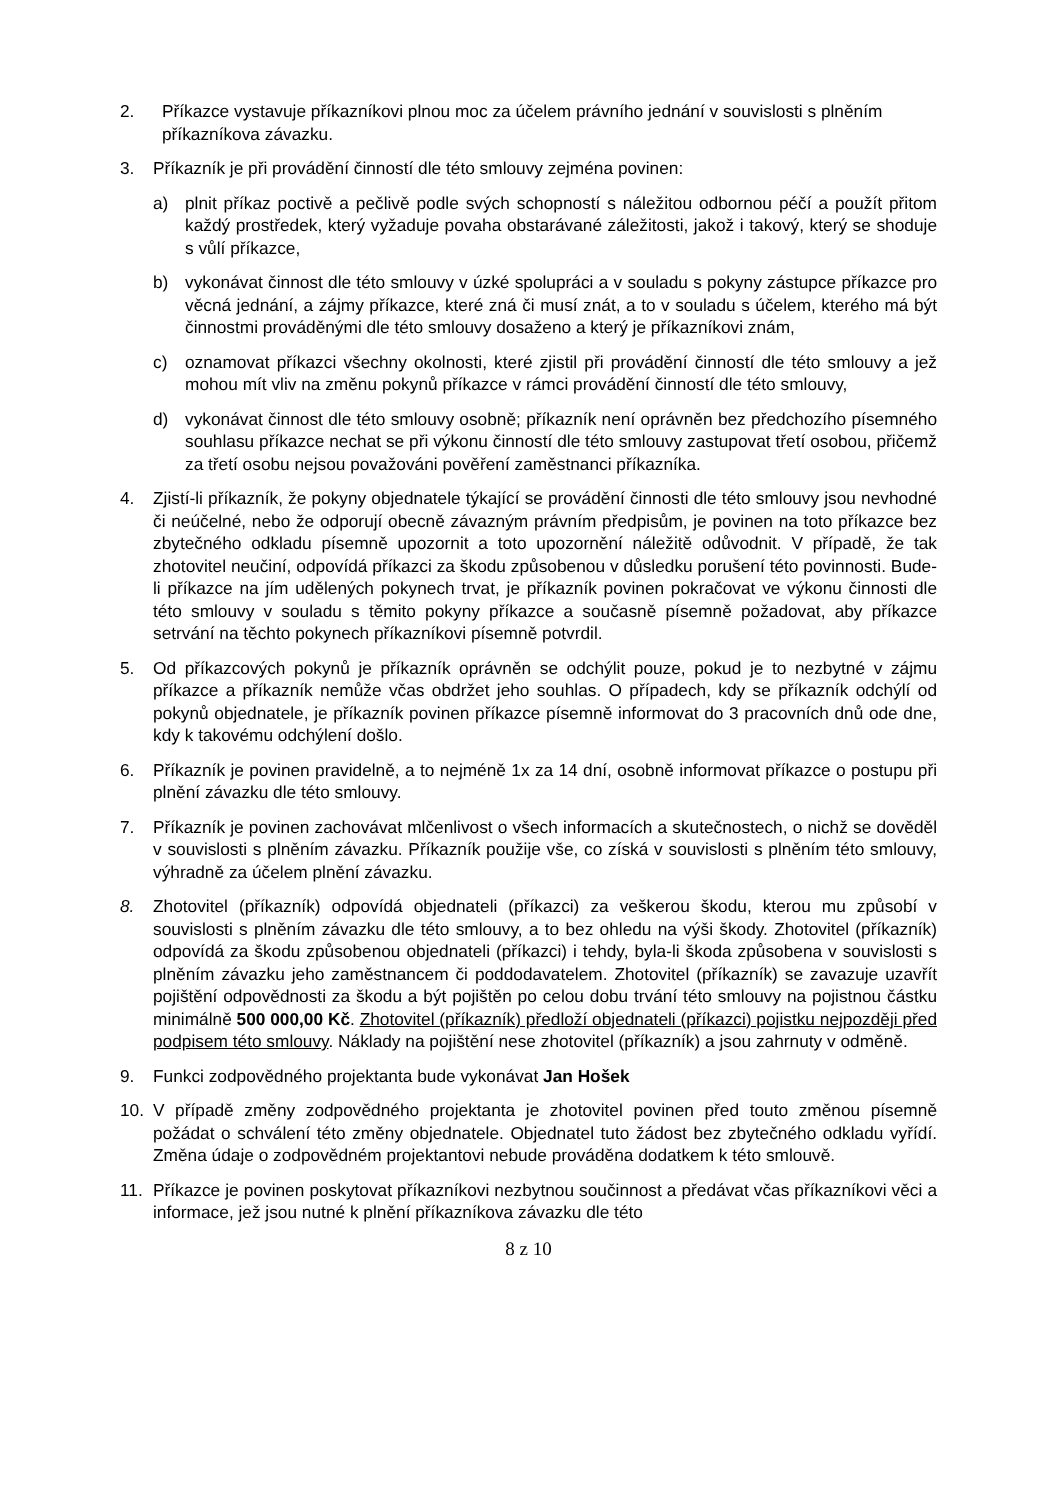2. Příkazce vystavuje příkazníkovi plnou moc za účelem právního jednání v souvislosti s plněním příkazníkova závazku.
3. Příkazník je při provádění činností dle této smlouvy zejména povinen:
a) plnit příkaz poctivě a pečlivě podle svých schopností s náležitou odbornou péčí a použít přitom každý prostředek, který vyžaduje povaha obstarávané záležitosti, jakož i takový, který se shoduje s vůlí příkazce,
b) vykonávat činnost dle této smlouvy v úzké spolupráci a v souladu s pokyny zástupce příkazce pro věcná jednání, a zájmy příkazce, které zná či musí znát, a to v souladu s účelem, kterého má být činnostmi prováděnými dle této smlouvy dosaženo a který je příkazníkovi znám,
c) oznamovat příkazci všechny okolnosti, které zjistil při provádění činností dle této smlouvy a jež mohou mít vliv na změnu pokynů příkazce v rámci provádění činností dle této smlouvy,
d) vykonávat činnost dle této smlouvy osobně; příkazník není oprávněn bez předchozího písemného souhlasu příkazce nechat se při výkonu činností dle této smlouvy zastupovat třetí osobou, přičemž za třetí osobu nejsou považováni pověření zaměstnanci příkazníka.
4. Zjistí-li příkazník, že pokyny objednatele týkající se provádění činnosti dle této smlouvy jsou nevhodné či neúčelné, nebo že odporují obecně závazným právním předpisům, je povinen na toto příkazce bez zbytečného odkladu písemně upozornit a toto upozornění náležitě odůvodnit. V případě, že tak zhotovitel neučiní, odpovídá příkazci za škodu způsobenou v důsledku porušení této povinnosti. Bude-li příkazce na jím udělených pokynech trvat, je příkazník povinen pokračovat ve výkonu činnosti dle této smlouvy v souladu s těmito pokyny příkazce a současně písemně požadovat, aby příkazce setrvání na těchto pokynech příkazníkovi písemně potvrdil.
5. Od příkazcových pokynů je příkazník oprávněn se odchýlit pouze, pokud je to nezbytné v zájmu příkazce a příkazník nemůže včas obdržet jeho souhlas. O případech, kdy se příkazník odchýlí od pokynů objednatele, je příkazník povinen příkazce písemně informovat do 3 pracovních dnů ode dne, kdy k takovému odchýlení došlo.
6. Příkazník je povinen pravidelně, a to nejméně 1x za 14 dní, osobně informovat příkazce o postupu při plnění závazku dle této smlouvy.
7. Příkazník je povinen zachovávat mlčenlivost o všech informacích a skutečnostech, o nichž se dověděl v souvislosti s plněním závazku. Příkazník použije vše, co získá v souvislosti s plněním této smlouvy, výhradně za účelem plnění závazku.
8. Zhotovitel (příkazník) odpovídá objednateli (příkazci) za veškerou škodu, kterou mu způsobí v souvislosti s plněním závazku dle této smlouvy, a to bez ohledu na výši škody. Zhotovitel (příkazník) odpovídá za škodu způsobenou objednateli (příkazci) i tehdy, byla-li škoda způsobena v souvislosti s plněním závazku jeho zaměstnancem či poddodavatelem. Zhotovitel (příkazník) se zavazuje uzavřít pojištění odpovědnosti za škodu a být pojištěn po celou dobu trvání této smlouvy na pojistnou částku minimálně 500 000,00 Kč. Zhotovitel (příkazník) předloží objednateli (příkazci) pojistku nejpozději před podpisem této smlouvy. Náklady na pojištění nese zhotovitel (příkazník) a jsou zahrnuty v odměně.
9. Funkci zodpovědného projektanta bude vykonávat Jan Hošek
10. V případě změny zodpovědného projektanta je zhotovitel povinen před touto změnou písemně požádat o schválení této změny objednatele. Objednatel tuto žádost bez zbytečného odkladu vyřídí. Změna údaje o zodpovědném projektantovi nebude prováděna dodatkem k této smlouvě.
11. Příkazce je povinen poskytovat příkazníkovi nezbytnou součinnost a předávat včas příkazníkovi věci a informace, jež jsou nutné k plnění příkazníkova závazku dle této
8 z 10